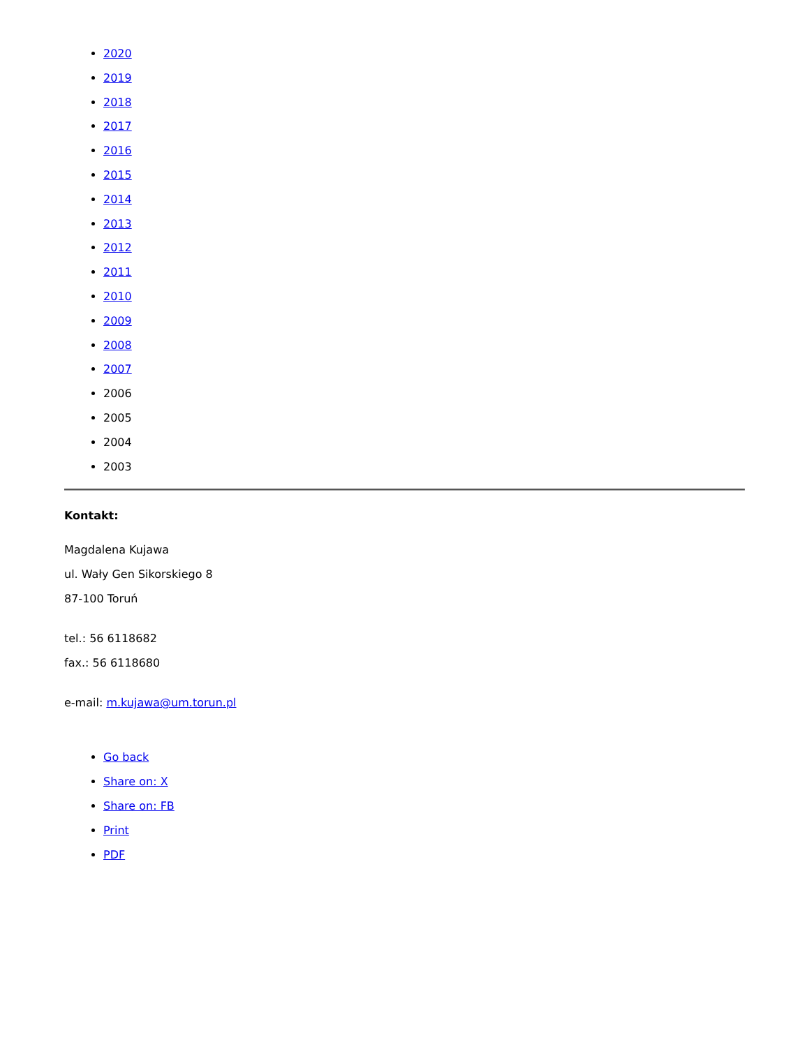2020
2019
2018
2017
2016
2015
2014
2013
2012
2011
2010
2009
2008
2007
2006
2005
2004
2003
Kontakt:
Magdalena Kujawa
ul. Wały Gen Sikorskiego 8
87-100 Toruń
tel.: 56 6118682
fax.: 56 6118680
e-mail: m.kujawa@um.torun.pl
Go back
Share on: X
Share on: FB
Print
PDF